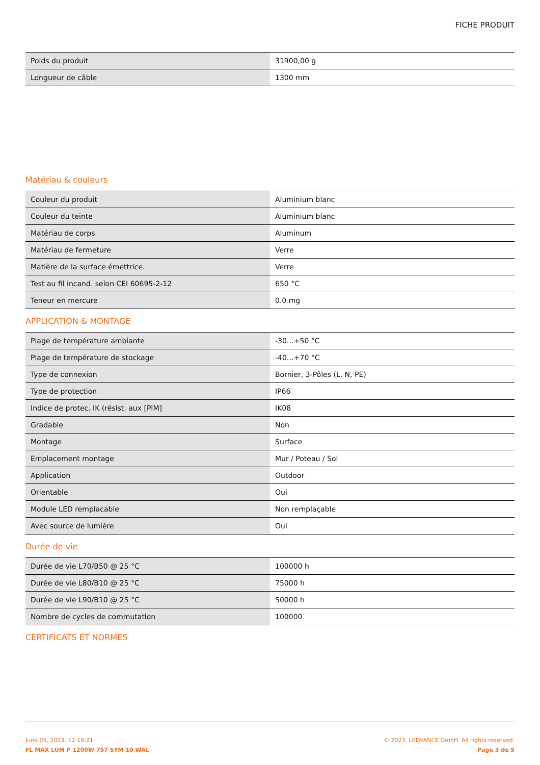FICHE PRODUIT
| Poids du produit | 31900,00 g |
| Longueur de câble | 1300 mm |
Matériau & couleurs
| Couleur du produit | Aluminium blanc |
| Couleur du teinte | Aluminium blanc |
| Matériau de corps | Aluminum |
| Matériau de fermeture | Verre |
| Matière de la surface émettrice. | Verre |
| Test au fil incand. selon CEI 60695-2-12 | 650 °C |
| Teneur en mercure | 0.0 mg |
APPLICATION & MONTAGE
| Plage de température ambiante | -30…+50 °C |
| Plage de température de stockage | -40…+70 °C |
| Type de connexion | Bornier, 3-Pôles (L, N, PE) |
| Type de protection | IP66 |
| Indice de protec. IK (résist. aux [PIM] | IK08 |
| Gradable | Non |
| Montage | Surface |
| Emplacement montage | Mur / Poteau / Sol |
| Application | Outdoor |
| Orientable | Oui |
| Module LED remplacable | Non remplaçable |
| Avec source de lumière | Oui |
Durée de vie
| Durée de vie L70/B50 @ 25 °C | 100000 h |
| Durée de vie L80/B10 @ 25 °C | 75000 h |
| Durée de vie L90/B10 @ 25 °C | 50000 h |
| Nombre de cycles de commutation | 100000 |
CERTIFICATS ET NORMES
June 05, 2023, 12:16:21
FL MAX LUM P 1200W 757 SYM 10 WAL
© 2023, LEDVANCE GmbH. All rights reserved.
Page 3 de 5